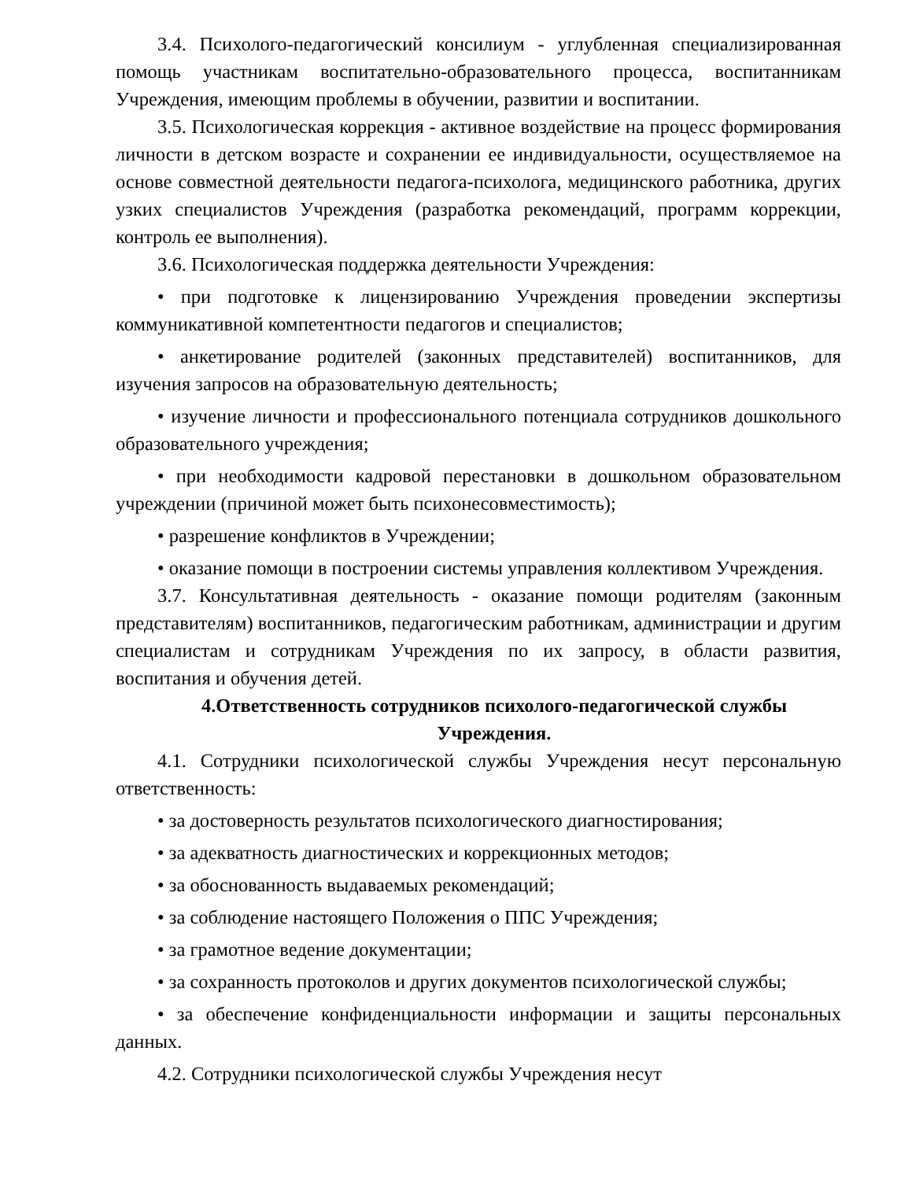3.4. Психолого-педагогический консилиум - углубленная специализированная помощь участникам воспитательно-образовательного процесса, воспитанникам Учреждения, имеющим проблемы в обучении, развитии и воспитании.
3.5. Психологическая коррекция - активное воздействие на процесс формирования личности в детском возрасте и сохранении ее индивидуальности, осуществляемое на основе совместной деятельности педагога-психолога, медицинского работника, других узких специалистов Учреждения (разработка рекомендаций, программ коррекции, контроль ее выполнения).
3.6. Психологическая поддержка деятельности Учреждения:
• при подготовке к лицензированию Учреждения проведении экспертизы коммуникативной компетентности педагогов и специалистов;
• анкетирование родителей (законных представителей) воспитанников, для изучения запросов на образовательную деятельность;
• изучение личности и профессионального потенциала сотрудников дошкольного образовательного учреждения;
• при необходимости кадровой перестановки в дошкольном образовательном учреждении (причиной может быть психонесовместимость);
• разрешение конфликтов в Учреждении;
• оказание помощи в построении системы управления коллективом Учреждения.
3.7. Консультативная деятельность - оказание помощи родителям (законным представителям) воспитанников, педагогическим работникам, администрации и другим специалистам и сотрудникам Учреждения по их запросу, в области развития, воспитания и обучения детей.
4.Ответственность сотрудников психолого-педагогической службы Учреждения.
4.1. Сотрудники психологической службы Учреждения несут персональную ответственность:
• за достоверность результатов психологического диагностирования;
• за адекватность диагностических и коррекционных методов;
• за обоснованность выдаваемых рекомендаций;
• за соблюдение настоящего Положения о ППС Учреждения;
• за грамотное ведение документации;
• за сохранность протоколов и других документов психологической службы;
• за обеспечение конфиденциальности информации и защиты персональных данных.
4.2. Сотрудники психологической службы Учреждения несут